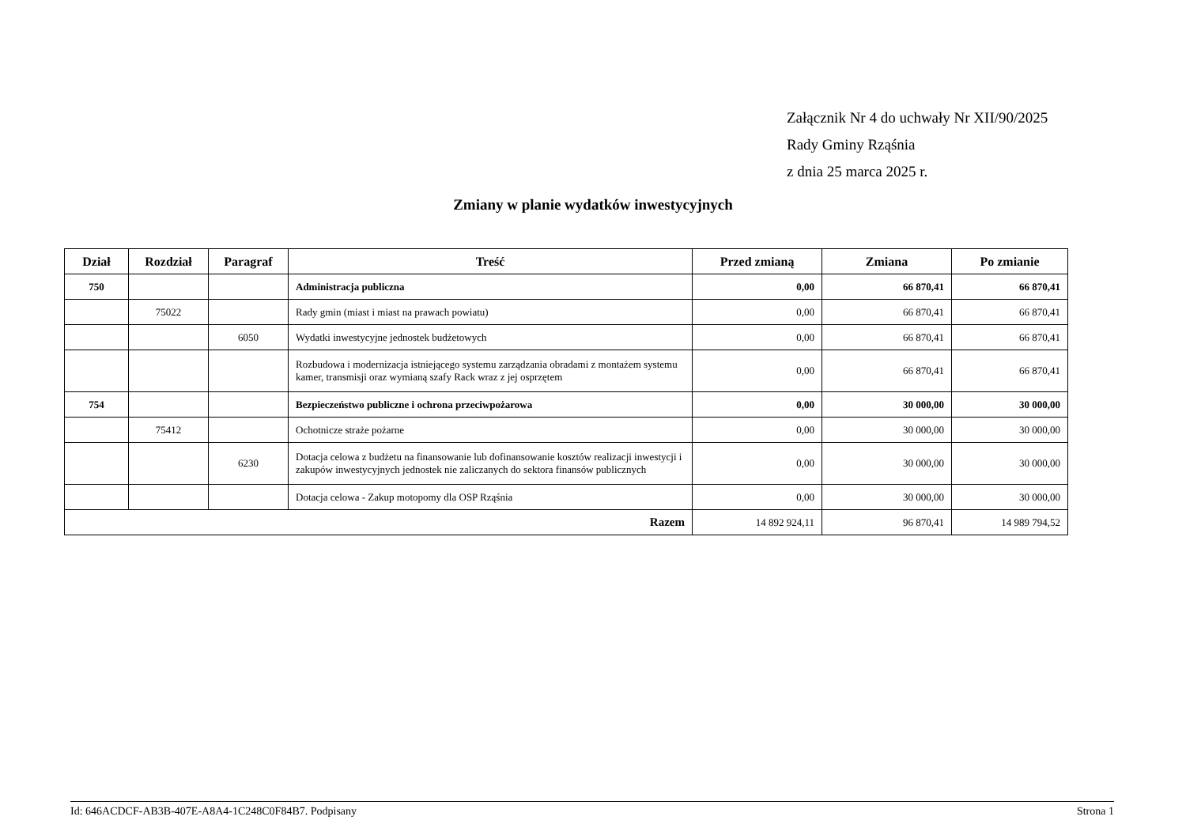Załącznik Nr 4 do uchwały Nr XII/90/2025
Rady Gminy Rząśnia
z dnia 25 marca 2025 r.
Zmiany w planie wydatków inwestycyjnych
| Dział | Rozdział | Paragraf | Treść | Przed zmianą | Zmiana | Po zmianie |
| --- | --- | --- | --- | --- | --- | --- |
| 750 | | | Administracja publiczna | 0,00 | 66 870,41 | 66 870,41 |
| | 75022 | | Rady gmin (miast i miast na prawach powiatu) | 0,00 | 66 870,41 | 66 870,41 |
| | | 6050 | Wydatki inwestycyjne jednostek budżetowych | 0,00 | 66 870,41 | 66 870,41 |
| | | | Rozbudowa i modernizacja istniejącego systemu zarządzania obradami z montażem systemu kamer, transmisji oraz wymianą szafy Rack wraz z jej osprzętem | 0,00 | 66 870,41 | 66 870,41 |
| 754 | | | Bezpieczeństwo publiczne i ochrona przeciwpożarowa | 0,00 | 30 000,00 | 30 000,00 |
| | 75412 | | Ochotnicze straże pożarne | 0,00 | 30 000,00 | 30 000,00 |
| | | 6230 | Dotacja celowa z budżetu na finansowanie lub dofinansowanie kosztów realizacji inwestycji i zakupów inwestycyjnych jednostek nie zaliczanych do sektora finansów publicznych | 0,00 | 30 000,00 | 30 000,00 |
| | | | Dotacja celowa - Zakup motopomy dla OSP Rząśnia | 0,00 | 30 000,00 | 30 000,00 |
| Razem | | | | 14 892 924,11 | 96 870,41 | 14 989 794,52 |
Id: 646ACDCF-AB3B-407E-A8A4-1C248C0F84B7. Podpisany Strona 1